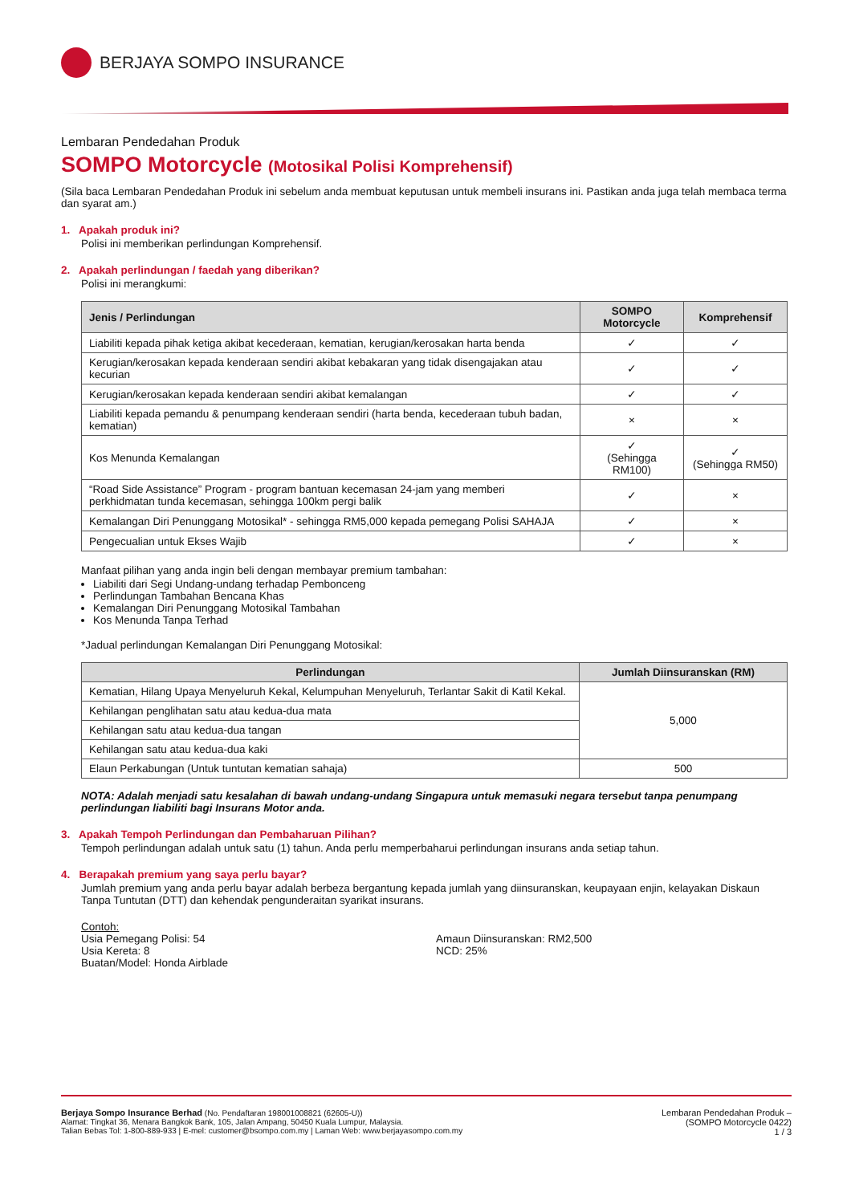BERJAYA SOMPO INSURANCE
Lembaran Pendedahan Produk
SOMPO Motorcycle (Motosikal Polisi Komprehensif)
(Sila baca Lembaran Pendedahan Produk ini sebelum anda membuat keputusan untuk membeli insurans ini. Pastikan anda juga telah membaca terma dan syarat am.)
1. Apakah produk ini?
Polisi ini memberikan perlindungan Komprehensif.
2. Apakah perlindungan / faedah yang diberikan?
Polisi ini merangkumi:
| Jenis / Perlindungan | SOMPO Motorcycle | Komprehensif |
| --- | --- | --- |
| Liabiliti kepada pihak ketiga akibat kecederaan, kematian, kerugian/kerosakan harta benda | ✓ | ✓ |
| Kerugian/kerosakan kepada kenderaan sendiri akibat kebakaran yang tidak disengajakan atau kecurian | ✓ | ✓ |
| Kerugian/kerosakan kepada kenderaan sendiri akibat kemalangan | ✓ | ✓ |
| Liabiliti kepada pemandu & penumpang kenderaan sendiri (harta benda, kecederaan tubuh badan, kematian) | × | × |
| Kos Menunda Kemalangan | ✓ (Sehingga RM100) | ✓ (Sehingga RM50) |
| “Road Side Assistance” Program - program bantuan kecemasan 24-jam yang memberi perkhidmatan tunda kecemasan, sehingga 100km pergi balik | ✓ | × |
| Kemalangan Diri Penunggang Motosikal* - sehingga RM5,000 kepada pemegang Polisi SAHAJA | ✓ | × |
| Pengecualian untuk Ekses Wajib | ✓ | × |
Manfaat pilihan yang anda ingin beli dengan membayar premium tambahan:
Liabiliti dari Segi Undang-undang terhadap Pembonceng
Perlindungan Tambahan Bencana Khas
Kemalangan Diri Penunggang Motosikal Tambahan
Kos Menunda Tanpa Terhad
*Jadual perlindungan Kemalangan Diri Penunggang Motosikal:
| Perlindungan | Jumlah Diinsuranskan (RM) |
| --- | --- |
| Kematian, Hilang Upaya Menyeluruh Kekal, Kelumpuhan Menyeluruh, Terlantar Sakit di Katil Kekal. | 5,000 |
| Kehilangan penglihatan satu atau kedua-dua mata | |
| Kehilangan satu atau kedua-dua tangan | |
| Kehilangan satu atau kedua-dua kaki | |
| Elaun Perkabungan (Untuk tuntutan kematian sahaja) | 500 |
NOTA: Adalah menjadi satu kesalahan di bawah undang-undang Singapura untuk memasuki negara tersebut tanpa penumpang perlindungan liabiliti bagi Insurans Motor anda.
3. Apakah Tempoh Perlindungan dan Pembaharuan Pilihan?
Tempoh perlindungan adalah untuk satu (1) tahun. Anda perlu memperbaharui perlindungan insurans anda setiap tahun.
4. Berapakah premium yang saya perlu bayar?
Jumlah premium yang anda perlu bayar adalah berbeza bergantung kepada jumlah yang diinsuranskan, keupayaan enjin, kelayakan Diskaun Tanpa Tuntutan (DTT) dan kehendak pengunderaitan syarikat insurans.
Contoh:
Usia Pemegang Polisi: 54
Usia Kereta: 8
Buatan/Model: Honda Airblade
Amaun Diinsuranskan: RM2,500
NCD: 25%
Berjaya Sompo Insurance Berhad (No. Pendaftaran 198001008821 (62605-U))
Alamat: Tingkat 36, Menara Bangkok Bank, 105, Jalan Ampang, 50450 Kuala Lumpur, Malaysia.
Talian Bebas Tol: 1-800-889-933 | E-mel: customer@bsompo.com.my | Laman Web: www.berjayasompo.com.my
Lembaran Pendedahan Produk –
(SOMPO Motorcycle 0422)
1 / 3